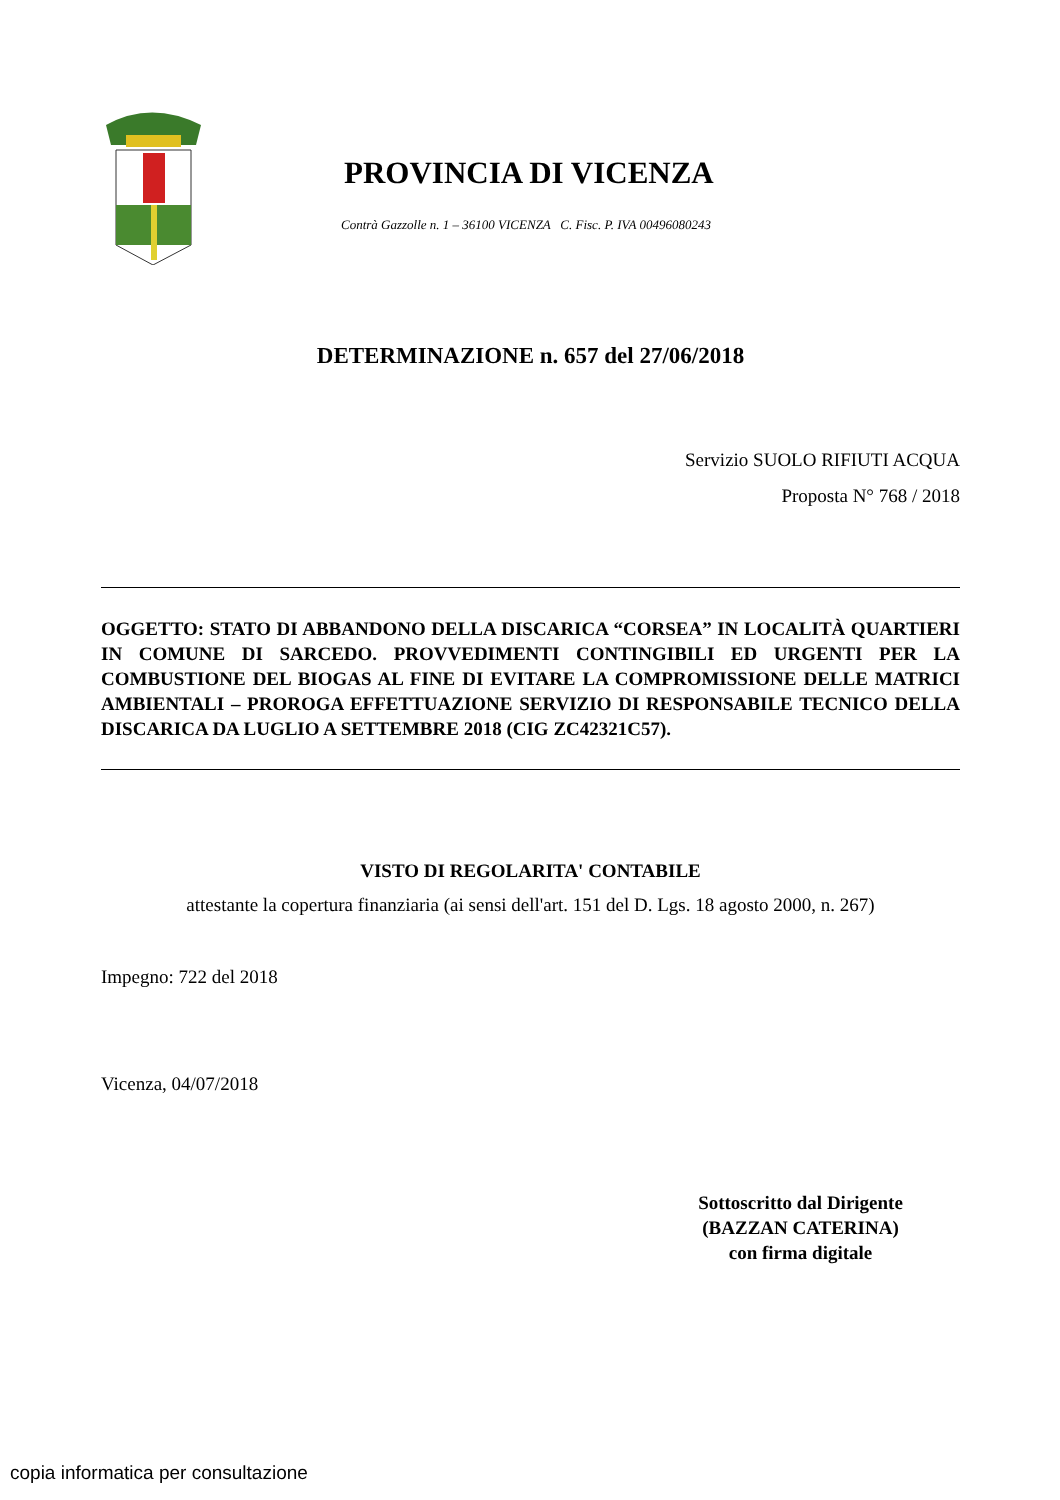PROVINCIA DI VICENZA
Contrà Gazzolle n. 1 – 36100 VICENZA C. Fisc. P. IVA 00496080243
DETERMINAZIONE n. 657 del 27/06/2018
Servizio SUOLO RIFIUTI ACQUA
Proposta N° 768 / 2018
OGGETTO: STATO DI ABBANDONO DELLA DISCARICA “CORSEA” IN LOCALITÀ QUARTIERI IN COMUNE DI SARCEDO. PROVVEDIMENTI CONTINGIBILI ED URGENTI PER LA COMBUSTIONE DEL BIOGAS AL FINE DI EVITARE LA COMPROMISSIONE DELLE MATRICI AMBIENTALI – PROROGA EFFETTUAZIONE SERVIZIO DI RESPONSABILE TECNICO DELLA DISCARICA DA LUGLIO A SETTEMBRE 2018 (CIG ZC42321C57).
VISTO DI REGOLARITA' CONTABILE
attestante la copertura finanziaria (ai sensi dell'art. 151 del D. Lgs. 18 agosto 2000, n. 267)
Impegno: 722 del 2018
Vicenza, 04/07/2018
Sottoscritto dal Dirigente
(BAZZAN CATERINA)
con firma digitale
copia informatica per consultazione